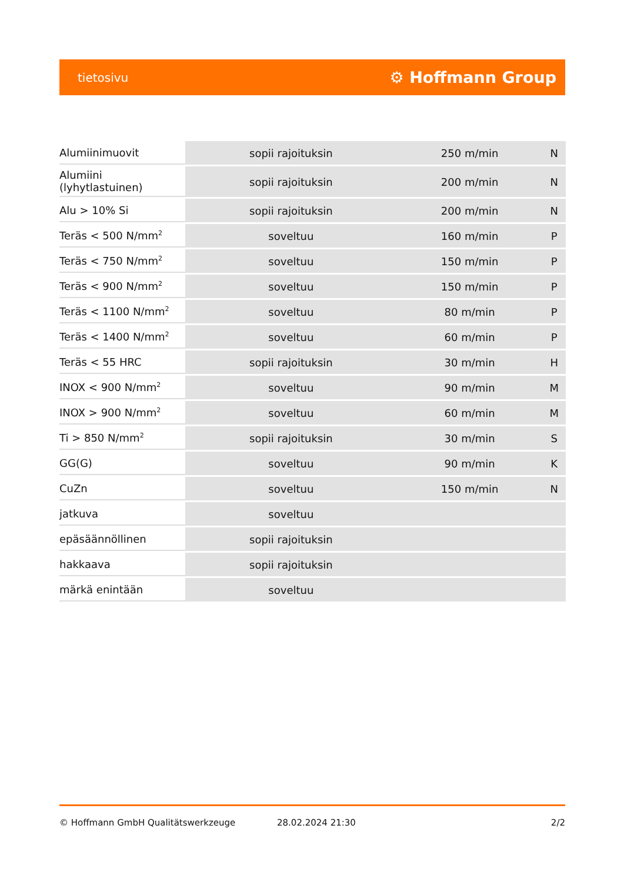tietosivu ⚙ Hoffmann Group
| Alumiinimuovit | sopii rajoituksin | 250 m/min | N |
| Alumiini (lyhytlastuinen) | sopii rajoituksin | 200 m/min | N |
| Alu > 10% Si | sopii rajoituksin | 200 m/min | N |
| Teräs < 500 N/mm<sup>2</sup> | soveltuu | 160 m/min | P |
| Teräs < 750 N/mm<sup>2</sup> | soveltuu | 150 m/min | P |
| Teräs < 900 N/mm<sup>2</sup> | soveltuu | 150 m/min | P |
| Teräs < 1100 N/mm<sup>2</sup> | soveltuu | 80 m/min | P |
| Teräs < 1400 N/mm<sup>2</sup> | soveltuu | 60 m/min | P |
| Teräs < 55 HRC | sopii rajoituksin | 30 m/min | H |
| INOX < 900 N/mm<sup>2</sup> | soveltuu | 90 m/min | M |
| INOX > 900 N/mm<sup>2</sup> | soveltuu | 60 m/min | M |
| Ti > 850 N/mm<sup>2</sup> | sopii rajoituksin | 30 m/min | S |
| GG(G) | soveltuu | 90 m/min | K |
| CuZn | soveltuu | 150 m/min | N |
| jatkuva | soveltuu | | |
| epäsäännöllinen | sopii rajoituksin | | |
| hakkaava | sopii rajoituksin | | |
| märkä enintään | soveltuu | | |
© Hoffmann GmbH Qualitätswerkzeuge 28.02.2024 21:30 2/2